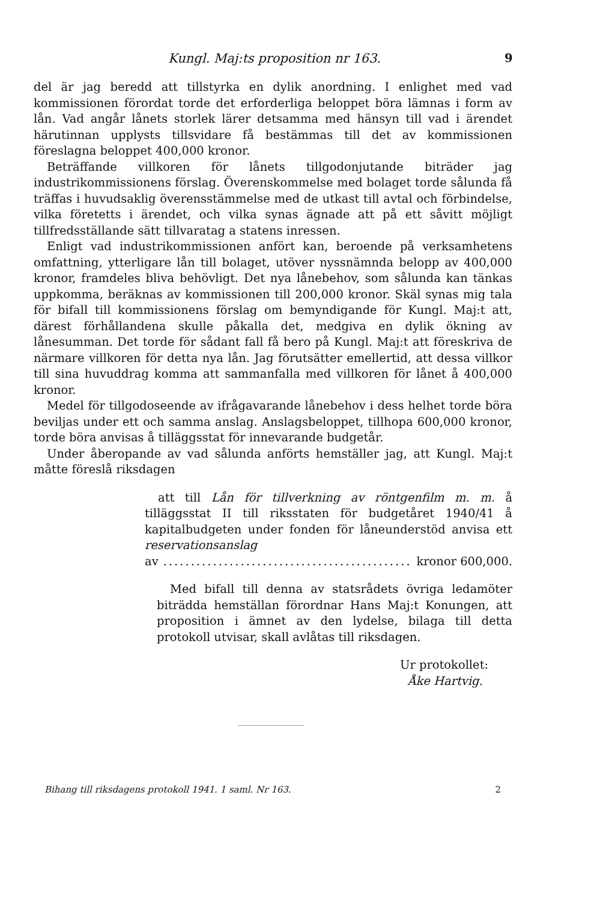Kungl. Maj:ts proposition nr 163. 9
del är jag beredd att tillstyrka en dylik anordning. I enlighet med vad kommissionen förordat torde det erforderliga beloppet böra lämnas i form av lån. Vad angår lånets storlek lärer detsamma med hänsyn till vad i ärendet härutinnan upplysts tillsvidare få bestämmas till det av kommissionen föreslagna beloppet 400,000 kronor.
Beträffande villkoren för lånets tillgodonjutande biträder jag industrikommissionens förslag. Överenskommelse med bolaget torde sålunda få träffas i huvudsaklig överensstämmelse med de utkast till avtal och förbindelse, vilka företetts i ärendet, och vilka synas ägnade att på ett såvitt möjligt tillfredsställande sätt tillvaratag a statens inressen.
Enligt vad industrikommissionen anfört kan, beroende på verksamhetens omfattning, ytterligare lån till bolaget, utöver nyssnämnda belopp av 400,000 kronor, framdeles bliva behövligt. Det nya lånebehov, som sålunda kan tänkas uppkomma, beräknas av kommissionen till 200,000 kronor. Skäl synas mig tala för bifall till kommissionens förslag om bemyndigande för Kungl. Maj:t att, därest förhållandena skulle påkalla det, medgiva en dylik ökning av lånesumman. Det torde för sådant fall få bero på Kungl. Maj:t att föreskriva de närmare villkoren för detta nya lån. Jag förutsätter emellertid, att dessa villkor till sina huvuddrag komma att sammanfalla med villkoren för lånet å 400,000 kronor.
Medel för tillgodoseende av ifrågavarande lånebehov i dess helhet torde böra beviljas under ett och samma anslag. Anslagsbeloppet, tillhopa 600,000 kronor, torde böra anvisas å tilläggsstat för innevarande budgetår.
Under åberopande av vad sålunda anförts hemställer jag, att Kungl. Maj:t måtte föreslå riksdagen
att till Lån för tillverkning av röntgenfilm m. m. å tilläggsstat II till riksstaten för budgetåret 1940/41 å kapitalbudgeten under fonden för låneunderstöd anvisa ett reservationsanslag
av.................................................. kronor 600,000.
Med bifall till denna av statsrådets övriga ledamöter biträdda hemställan förordnar Hans Maj:t Konungen, att proposition i ämnet av den lydelse, bilaga till detta protokoll utvisar, skall avlåtas till riksdagen.
Ur protokollet:
Åke Hartvig.
Bihang till riksdagens protokoll 1941. 1 saml. Nr 163. 2